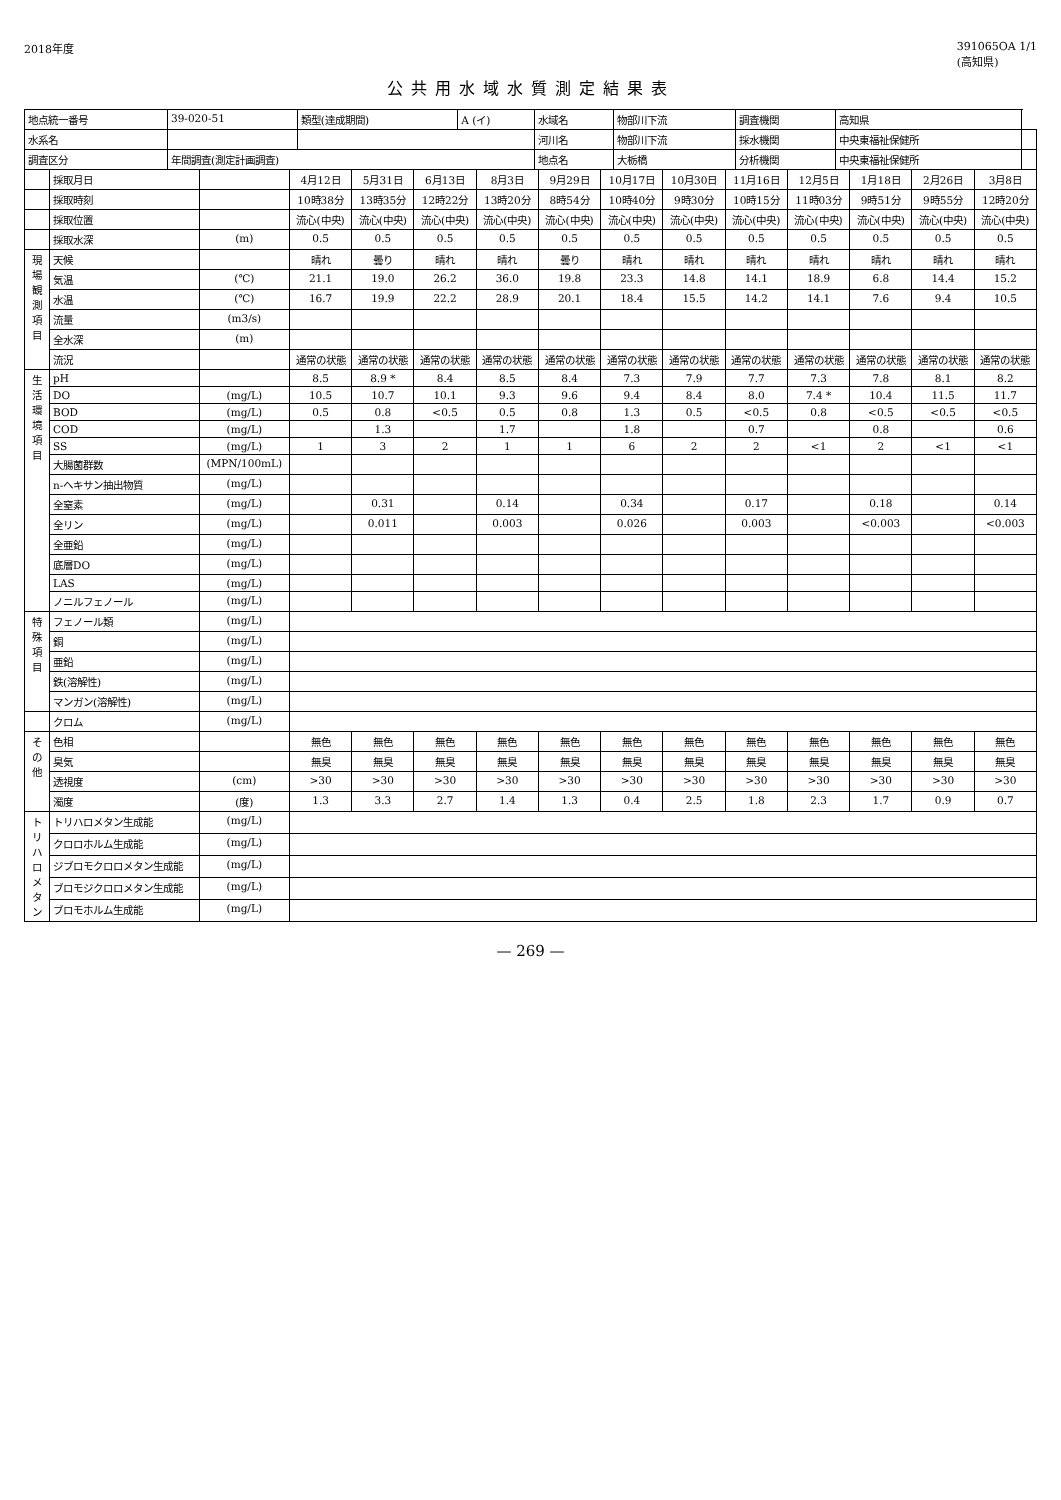2018年度 391065OA 1/1
(高知県)
公共用水域水質測定結果表
| 地点統一番号 | 39-020-51 | 類型(達成期間) | A (イ) | 水域名 | 物部川下流 | 調査機関 | 高知県 | |
| 水系名 | | | | 河川名 | 物部川下流 | 採水機関 | 中央東福祉保健所 | |
| 調査区分 | 年間調査(測定計画調査) | | | 地点名 | 大栃橋 | 分析機関 | 中央東福祉保健所 | |
| | 採取月日 | | 4月12日 | 5月31日 | 6月13日 | 8月3日 | 9月29日 | 10月17日 | 10月30日 | 11月16日 | 12月5日 | 1月18日 | 2月26日 | 3月8日 |
| | 採取時刻 | | 10時38分 | 13時35分 | 12時22分 | 13時20分 | 8時54分 | 10時40分 | 9時30分 | 10時15分 | 11時03分 | 9時51分 | 9時55分 | 12時20分 |
| | 採取位置 | | 流心(中央) | 流心(中央) | 流心(中央) | 流心(中央) | 流心(中央) | 流心(中央) | 流心(中央) | 流心(中央) | 流心(中央) | 流心(中央) | 流心(中央) | 流心(中央) |
| | 採取水深 | (m) | 0.5 | 0.5 | 0.5 | 0.5 | 0.5 | 0.5 | 0.5 | 0.5 | 0.5 | 0.5 | 0.5 | 0.5 |
| 現場観測項目 | 天候 | | 晴れ | 曇り | 晴れ | 晴れ | 曇り | 晴れ | 晴れ | 晴れ | 晴れ | 晴れ | 晴れ | 晴れ |
| | 気温 | (℃) | 21.1 | 19.0 | 26.2 | 36.0 | 19.8 | 23.3 | 14.8 | 14.1 | 18.9 | 6.8 | 14.4 | 15.2 |
| | 水温 | (℃) | 16.7 | 19.9 | 22.2 | 28.9 | 20.1 | 18.4 | 15.5 | 14.2 | 14.1 | 7.6 | 9.4 | 10.5 |
| | 流量 | (m3/s) | | | | | | | | | | | | |
| | 全水深 | (m) | | | | | | | | | | | | |
| | 流況 | | 通常の状態 | 通常の状態 | 通常の状態 | 通常の状態 | 通常の状態 | 通常の状態 | 通常の状態 | 通常の状態 | 通常の状態 | 通常の状態 | 通常の状態 | 通常の状態 |
| 生活環境項目 | pH | | 8.5 | 8.9 * | 8.4 | 8.5 | 8.4 | 7.3 | 7.9 | 7.7 | 7.3 | 7.8 | 8.1 | 8.2 |
| | DO | (mg/L) | 10.5 | 10.7 | 10.1 | 9.3 | 9.6 | 9.4 | 8.4 | 8.0 | 7.4 * | 10.4 | 11.5 | 11.7 |
| | BOD | (mg/L) | 0.5 | 0.8 | <0.5 | 0.5 | 0.8 | 1.3 | 0.5 | <0.5 | 0.8 | <0.5 | <0.5 | <0.5 |
| | COD | (mg/L) | | 1.3 | | 1.7 | | 1.8 | | 0.7 | | 0.8 | | 0.6 |
| | SS | (mg/L) | 1 | 3 | 2 | 1 | 1 | 6 | 2 | 2 | <1 | 2 | <1 | <1 |
| | 大腸菌群数 | (MPN/100mL) | | | | | | | | | | | | |
| | n-ヘキサン抽出物質 | (mg/L) | | | | | | | | | | | | |
| | 全窒素 | (mg/L) | | 0.31 | | 0.14 | | 0.34 | | 0.17 | | 0.18 | | 0.14 |
| | 全リン | (mg/L) | | 0.011 | | 0.003 | | 0.026 | | 0.003 | | <0.003 | | <0.003 |
| | 全亜鉛 | (mg/L) | | | | | | | | | | | | |
| | 底層DO | (mg/L) | | | | | | | | | | | | |
| | LAS | (mg/L) | | | | | | | | | | | | |
| | ノニルフェノール | (mg/L) | | | | | | | | | | | | |
| 特殊項目 | フェノール類 | (mg/L) | | | | | | | | | | | | |
| | 銅 | (mg/L) | | | | | | | | | | | | |
| | 亜鉛 | (mg/L) | | | | | | | | | | | | |
| | 鉄(溶解性) | (mg/L) | | | | | | | | | | | | |
| | マンガン(溶解性) | (mg/L) | | | | | | | | | | | | |
| | クロム | (mg/L) | | | | | | | | | | | | |
| その他 | 色相 | | 無色 | 無色 | 無色 | 無色 | 無色 | 無色 | 無色 | 無色 | 無色 | 無色 | 無色 | 無色 |
| | 臭気 | | 無臭 | 無臭 | 無臭 | 無臭 | 無臭 | 無臭 | 無臭 | 無臭 | 無臭 | 無臭 | 無臭 | 無臭 |
| | 透視度 | (cm) | >30 | >30 | >30 | >30 | >30 | >30 | >30 | >30 | >30 | >30 | >30 | >30 |
| | 濁度 | (度) | 1.3 | 3.3 | 2.7 | 1.4 | 1.3 | 0.4 | 2.5 | 1.8 | 2.3 | 1.7 | 0.9 | 0.7 |
| トリハロメタン | トリハロメタン生成能 | (mg/L) | | | | | | | | | | | | |
| | クロロホルム生成能 | (mg/L) | | | | | | | | | | | | |
| | ジブロモクロロメタン生成能 | (mg/L) | | | | | | | | | | | | |
| | ブロモジクロロメタン生成能 | (mg/L) | | | | | | | | | | | | |
| | ブロモホルム生成能 | (mg/L) | | | | | | | | | | | | |
— 269 —